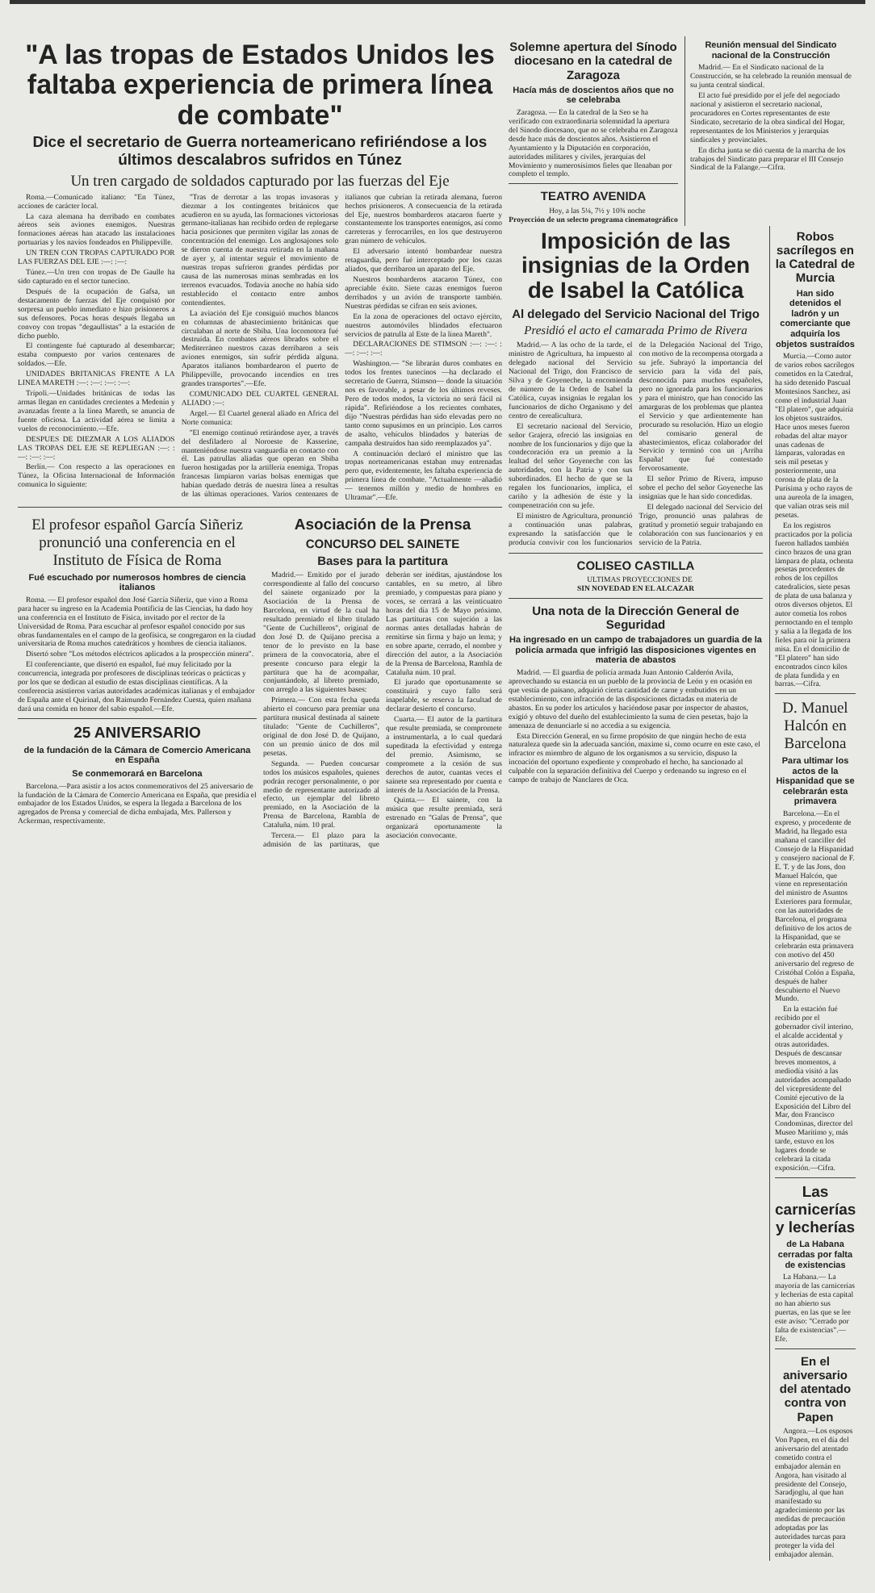"A las tropas de Estados Unidos les faltaba experiencia de primera línea de combate"
Dice el secretario de Guerra norteamericano refiriéndose a los últimos descalabros sufridos en Túnez
Un tren cargado de soldados capturado por las fuerzas del Eje
Roma.—Comunicado italiano: "En Túnez, acciones de carácter local.
La caza alemana ha derribado en combates aéreos seis aviones enemigos. Nuestras formaciones aéreas han atacado las instalaciones portuarias y los navíos fondeados en Philippeville.
UN TREN CON TROPAS CAPTURADO POR LAS FUERZAS DEL EJE :—: :—:
Túnez.—Un tren con tropas de De Gaulle ha sido capturado en el sector tunecino.
Después de la ocupación de Gafsa, un destacamento de fuerzas del Eje conquistó por sorpresa un pueblo inmediato e hizo prisioneros a sus defensores. Pocas horas después llegaba un convoy con tropas "degaullistas" a la estación de dicho pueblo.
El contingente fué capturado al desembarcar; estaba compuesto por varios centenares de soldados.—Efe.
UNIDADES BRITANICAS FRENTE A LA LINEA MARETH :—: :—: :—: :—:
Trípoli.—Unidades británicas de todas las armas llegan en cantidades crecientes a Medenín y avanzadas frente a la línea Mareth, se anuncia de fuente oficiosa. La actividad aérea se limita a vuelos de reconocimiento.—Efe.
DESPUES DE DIEZMAR A LOS ALIADOS LAS TROPAS DEL EJE SE REPLIEGAN :—: :—: :—: :—:
Berlín.— Con respecto a las operaciones en Túnez, la Oficina Internacional de Información comunica lo siguiente:
"Tras de derrotar a las tropas invasoras y diezmar a los contingentes británicos que acudieron en su ayuda, las formaciones victoriosas germano-italianas han recibido orden de replegarse hacia posiciones que permiten vigilar las zonas de concentración del enemigo. Los anglosajones solo se dieron cuenta de nuestra retirada en la mañana de ayer y, al intentar seguir el movimiento de nuestras tropas sufrieron grandes pérdidas por causa de las numerosas minas sembradas en los terrenos evacuados. Todavía anoche no había sido restablecido el contacto entre ambos contendientes.
La aviación del Eje consiguió muchos blancos en columnas de abastecimiento británicas que circulaban al norte de Sbiba. Una locomotora fué destruída. En combates aéreos librados sobre el Mediterráneo nuestros cazas derribaron a seis aviones enemigos, sin sufrir pérdida alguna. Aparatos italianos bombardearon el puerto de Philippeville, provocando incendios en tres grandes transportes".—Efe.
COMUNICADO DEL CUARTEL GENERAL ALIADO :—:
Argel.— El Cuartel general aliado en Africa del Norte comunica:
"El enemigo continuó retirándose ayer, a través del desfiladero al Noroeste de Kasserine, manteniéndose nuestra vanguardia en contacto con él. Las patrullas aliadas que operan en Sbiba fueron hostigadas por la artillería enemiga. Tropas francesas limpiaron varias bolsas enemigas que habían quedado detrás de nuestra línea a resultas de las últimas operaciones. Varios centenares de italianos que cubrían la retirada alemana, fueron hechos prisioneros. A consecuencia de la retirada del Eje, nuestros bombarderos atacaron fuerte y constantemente los transportes enemigos, así como carreteras y ferrocarriles, en los que destruyeron gran número de vehículos.
El adversario intentó bombardear nuestra retaguardia, pero fué interceptado por los cazas aliados, que derribaron un aparato del Eje.
Nuestros bombarderos atacaron Túnez, con apreciable éxito. Siete cazas enemigos fueron derribados y un avión de transporte también. Nuestras pérdidas se cifran en seis aviones.
En la zona de operaciones del octavo ejército, nuestros automóviles blindados efectuaron servicios de patrulla al Este de la línea Mareth".
DECLARACIONES DE STIMSON :—: :—: :—: :—: :—:
Washington.— "Se librarán duros combates en todos los frentes tunecinos —ha declarado el secretario de Guerra, Stimson— donde la situación nos es favorable, a pesar de los últimos reveses. Pero de todos modos, la victoria no será fácil ni rápida". Refiriéndose a los recientes combates, dijo "Nuestras pérdidas han sido elevadas pero no tanto como supusimos en un principio. Los carros de asalto, vehículos blindados y baterías de campaña destruídos han sido reemplazados ya".
A continuación declaró el ministro que las tropas norteamericanas estaban muy entrenadas pero que, evidentemente, les faltaba experiencia de primera línea de combate. "Actualmente —añadió— tenemos millón y medio de hombres en Ultramar".—Efe.
El profesor español García Siñeriz pronunció una conferencia en el Instituto de Física de Roma
Fué escuchado por numerosos hombres de ciencia italianos
Roma. — El profesor español don José García Siñeriz, que vino a Roma para hacer su ingreso en la Academia Pontificia de las Ciencias, ha dado hoy una conferencia en el Instituto de Física, invitado por el rector de la Universidad de Roma. Para escuchar al profesor español conocido por sus obras fundamentales en el campo de la geofísica, se congregaron en la ciudad universitaria de Roma muchos catedráticos y hombres de ciencia italianos.
Disertó sobre "Los métodos eléctricos aplicados a la prospección minera".
El conferenciante, que disertó en español, fué muy felicitado por la concurrencia, integrada por profesores de disciplinas teóricas o prácticas y por los que se dedican al estudio de estas disciplinas científicas. A la conferencia asistieron varias autoridades académicas italianas y el embajador de España ante el Quirinal, don Raimundo Fernández Cuesta, quien mañana dará una comida en honor del sabio español.—Efe.
25 ANIVERSARIO
de la fundación de la Cámara de Comercio Americana en España
Se conmemorará en Barcelona
Barcelona.—Para asistir a los actos conmemorativos del 25 aniversario de la fundación de la Cámara de Comercio Americana en España, que presidía el embajador de los Estados Unidos, se espera la llegada a Barcelona de los agregados de Prensa y comercial de dicha embajada, Mrs. Pallerson y Ackerman, respectivamente.
Asociación de la Prensa
CONCURSO DEL SAINETE
Bases para la partitura
Madrid.— Emitido por el jurado correspondiente al fallo del concurso del sainete organizado por la Asociación de la Prensa de Barcelona, en virtud de la cual ha resultado premiado el libro titulado "Gente de Cuchilleros", original de don José D. de Quijano precisa a tenor de lo previsto en la base primera de la convocatoria, abre el presente concurso para elegir la partitura que ha de acompañar, conjuntándolo, al libreto premiado, con arreglo a las siguientes bases:
Primera.— Con esta fecha queda abierto el concurso para premiar una partitura musical destinada al sainete titulado: "Gente de Cuchilleros", original de don José D. de Quijano, con un premio único de dos mil pesetas.
Segunda. — Pueden concursar todos los músicos españoles, quienes podrán recoger personalmente, o por medio de representante autorizado al efecto, un ejemplar del libreto premiado, en la Asociación de la Prensa de Barcelona, Rambla de Cataluña, núm. 10 pral.
Tercera.— El plazo para la admisión de las partituras, que deberán ser inéditas, ajustándose los cantables, en su metro, al libro premiado, y compuestas para piano y voces, se cerrará a las veinticuatro horas del día 15 de Mayo próximo. Las partituras con sujeción a las normas antes detalladas habrán de remitirse sin firma y bajo un lema; y en sobre aparte, cerrado, el nombre y dirección del autor, a la Asociación de la Prensa de Barcelona, Rambla de Cataluña núm. 10 pral.
El jurado que oportunamente se constituirá y cuyo fallo será inapelable, se reserva la facultad de declarar desierto el concurso.
Cuarta.— El autor de la partitura que resulte premiada, se compromete a instrumentarla, a lo cual quedará supeditada la efectividad y entrega del premio. Asimismo, se compromete a la cesión de sus derechos de autor, cuantas veces el sainete sea representado por cuenta e interés de la Asociación de la Prensa.
Quinta.— El sainete, con la música que resulte premiada, será estrenado en "Galas de Prensa", que organizará oportunamente la asociación convocante.
Solemne apertura del Sínodo diocesano en la catedral de Zaragoza
Hacía más de doscientos años que no se celebraba
Zaragoza. — En la catedral de la Seo se ha verificado con extraordinaria solemnidad la apertura del Sínodo diocesano, que no se celebraba en Zaragoza desde hace más de doscientos años. Asistieron el Ayuntamiento y la Diputación en corporación, autoridades militares y civiles, jerarquías del Movimiento y numerosísimos fieles que llenaban por completo el templo.
TEATRO AVENIDA
Hoy, a las 5¼, 7½ y 10¾ noche
Proyección de un selecto programa cinematográfico
Reunión mensual del Sindicato nacional de la Construcción
Madrid.— En el Sindicato nacional de la Construcción, se ha celebrado la reunión mensual de su junta central sindical.
El acto fué presidido por el jefe del negociado nacional y asistieron el secretario nacional, procuradores en Cortes representantes de este Sindicato, secretario de la obra sindical del Hogar, representantes de los Ministerios y jerarquías sindicales y provinciales.
En dicha junta se dió cuenta de la marcha de los trabajos del Sindicato para preparar el III Consejo Sindical de la Falange.—Cifra.
Imposición de las insignias de la Orden de Isabel la Católica
Al delegado del Servicio Nacional del Trigo
Presidió el acto el camarada Primo de Rivera
Madrid.— A las ocho de la tarde, el ministro de Agricultura, ha impuesto al delegado nacional del Servicio Nacional del Trigo, don Francisco de Silva y de Goyeneche, la encomienda de número de la Orden de Isabel la Católica, cuyas insignias le regalan los funcionarios de dicho Organismo y del centro de cerealicultura.
El secretario nacional del Servicio, señor Grajera, ofreció las insignias en nombre de los funcionarios y dijo que la condecoración era un premio a la lealtad del señor Goyeneche con las autoridades, con la Patria y con sus subordinados. El hecho de que se la regalen los funcionarios, implica, el cariño y la adhesión de éste y la compenetración con su jefe.
El ministro de Agricultura, pronunció a continuación unas palabras, expresando la satisfacción que le producía convivir con los funcionarios de la Delegación Nacional del Trigo, con motivo de la recompensa otorgada a su jefe. Subrayó la importancia del servicio para la vida del país, desconocida para muchos españoles, pero no ignorada para los funcionarios y para el ministro, que han conocido las amarguras de los problemas que plantea el Servicio y que ardientemente han procurado su resolución. Hizo un elogio del comisario general de abastecimientos, eficaz colaborador del Servicio y terminó con un ¡Arriba España! que fué contestado fervorosamente.
El señor Primo de Rivera, impuso sobre el pecho del señor Goyeneche las insignias que le han sido concedidas.
El delegado nacional del Servicio del Trigo, pronunció unas palabras de gratitud y prometió seguir trabajando en colaboración con sus funcionarios y en servicio de la Patria.
COLISEO CASTILLA
ULTIMAS PROYECCIONES DE
SIN NOVEDAD EN EL ALCAZAR
Una nota de la Dirección General de Seguridad
Ha ingresado en un campo de trabajadores un guardia de la policía armada que infrigió las disposiciones vigentes en materia de abastos
Madrid. — El guardia de policía armada Juan Antonio Calderón Avila, aprovechando su estancia en un pueblo de la provincia de León y en ocasión en que vestía de paisano, adquirió cierta cantidad de carne y embutidos en un establecimiento, con infracción de las disposiciones dictadas en materia de abastos. En su poder los artículos y haciéndose pasar por inspector de abastos, exigió y obtuvo del dueño del establecimiento la suma de cien pesetas, bajo la amenaza de denunciarle si no accedía a su exigencia.
Esta Dirección General, en su firme propósito de que ningún hecho de esta naturaleza quede sin la adecuada sanción, maxime si, como ocurre en este caso, el infractor es miembro de alguno de los organismos a su servicio, dispuso la incoación del oportuno expediente y comprobado el hecho, ha sancionado al culpable con la separación definitiva del Cuerpo y ordenando su ingreso en el campo de trabajo de Nanclares de Oca.
Robos sacrílegos en la Catedral de Murcia
Han sido detenidos el ladrón y un comerciante que adquiría los objetos sustraídos
Murcia.—Como autor de varios robos sacrílegos cometidos en la Catedral, ha sido detenido Pascual Montesinos Sanchez, así como el industrial Juan "El platero", que adquiría los objetos sustraídos. Hace unos meses fueron robadas del altar mayor unas cadenas de lámparas, valoradas en seis mil pesetas y posteriormente, una corona de plata de la Purísima y ocho rayos de una aureola de la imagen, que valían otras seis mil pesetas.
En los registros practicados por la policía fueron hallados también cinco brazos de una gran lámpara de plata, ochenta pesetas procedentes de robos de los cepillos catedralicios, siete pesas de plata de una balanza y otros diversos objetos. El autor cometía los robos pernoctando en el templo y salía a la llegada de los fieles para oír la primera misa. En el domicilio de "El platero" han sido encontrados cinco kilos de plata fundida y en barras.—Cifra.
D. Manuel Halcón en Barcelona
Para ultimar los actos de la Hispanidad que se celebrarán esta primavera
Barcelona.—En el expreso, y procedente de Madrid, ha llegado esta mañana el canciller del Consejo de la Hispanidad y consejero nacional de F. E. T. y de las Jons, don Manuel Halcón, que viene en representación del ministro de Asuntos Exteriores para formular, con las autoridades de Barcelona, el programa definitivo de los actos de la Hispanidad, que se celebrarán esta primavera con motivo del 450 aniversario del regreso de Cristóbal Colón a España, después de haber descubierto el Nuevo Mundo.
En la estación fué recibido por el gobernador civil interino, el alcalde accidental y otras autoridades. Después de descansar breves momentos, a mediodía visitó a las autoridades acompañado del vicepresidente del Comité ejecutivo de la Exposición del Libro del Mar, don Francisco Condominas, director del Museo Marítimo y, más tarde, estuvo en los lugares donde se celebrará la citada exposición.—Cifra.
Las carnicerías y lecherías
de La Habana cerradas por falta de existencias
La Habana.— La mayoría de las carnicerías y lecherías de esta capital no han abierto sus puertas, en las que se lee este aviso: "Cerrado por falta de existencias".—Efe.
En el aniversario del atentado contra von Papen
Angora.—Los esposos Von Papen, en el día del aniversario del atentado cometido contra el embajador alemán en Angora, han visitado al presidente del Consejo, Saradjoglu, al que han manifestado su agradecimiento por las medidas de precaución adoptadas por las autoridades turcas para proteger la vida del embajador alemán.